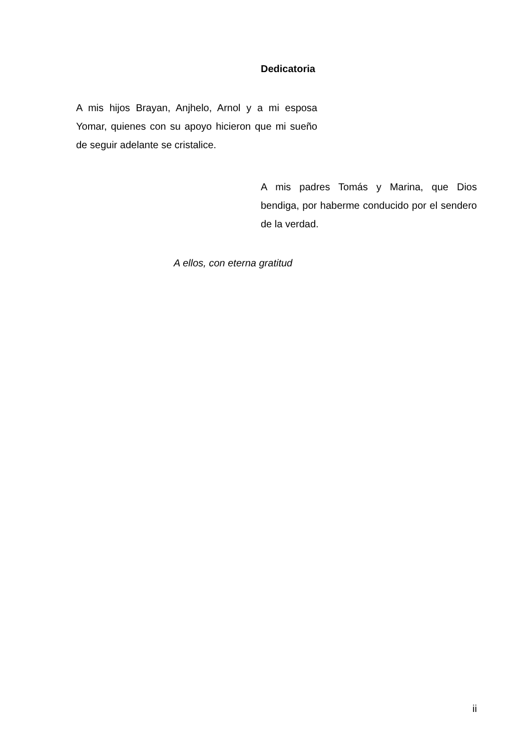Dedicatoria
A mis hijos Brayan, Anjhelo, Arnol y a mi esposa Yomar, quienes con su apoyo hicieron que mi sueño de seguir adelante se cristalice.
A mis padres Tomás y Marina, que Dios bendiga, por haberme conducido por el sendero de la verdad.
A ellos, con eterna gratitud
ii